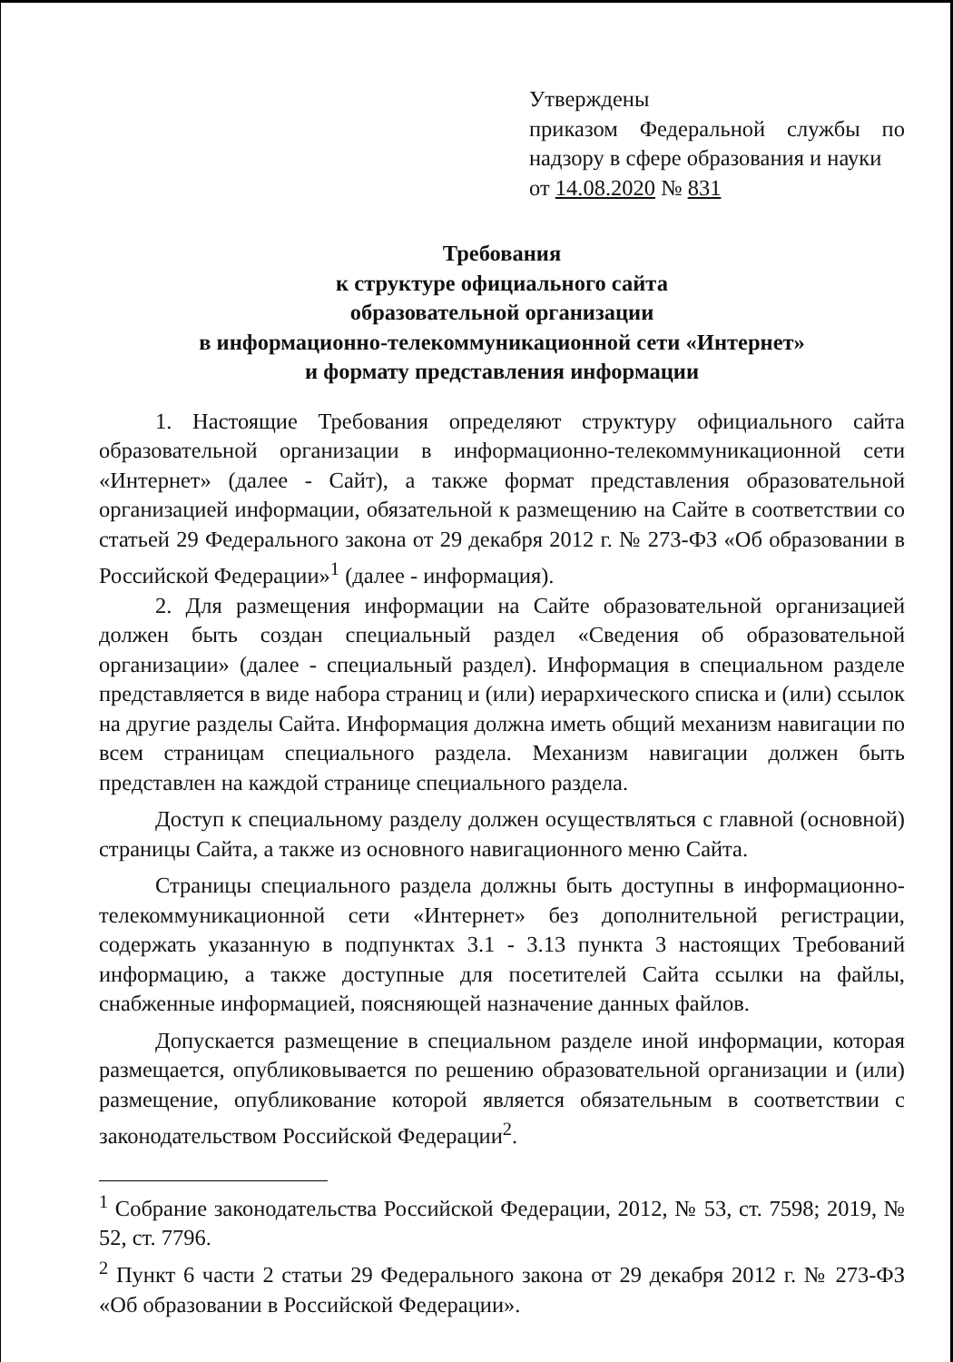Утверждены
приказом Федеральной службы по надзору в сфере образования и науки
от 14.08.2020 № 831
Требования
к структуре официального сайта
образовательной организации
в информационно-телекоммуникационной сети «Интернет»
и формату представления информации
1. Настоящие Требования определяют структуру официального сайта образовательной организации в информационно-телекоммуникационной сети «Интернет» (далее - Сайт), а также формат представления образовательной организацией информации, обязательной к размещению на Сайте в соответствии со статьей 29 Федерального закона от 29 декабря 2012 г. № 273-ФЗ «Об образовании в Российской Федерации»<sup>1</sup> (далее - информация).
2. Для размещения информации на Сайте образовательной организацией должен быть создан специальный раздел «Сведения об образовательной организации» (далее - специальный раздел). Информация в специальном разделе представляется в виде набора страниц и (или) иерархического списка и (или) ссылок на другие разделы Сайта. Информация должна иметь общий механизм навигации по всем страницам специального раздела. Механизм навигации должен быть представлен на каждой странице специального раздела.
Доступ к специальному разделу должен осуществляться с главной (основной) страницы Сайта, а также из основного навигационного меню Сайта.
Страницы специального раздела должны быть доступны в информационно-телекоммуникационной сети «Интернет» без дополнительной регистрации, содержать указанную в подпунктах 3.1 - 3.13 пункта 3 настоящих Требований информацию, а также доступные для посетителей Сайта ссылки на файлы, снабженные информацией, поясняющей назначение данных файлов.
Допускается размещение в специальном разделе иной информации, которая размещается, опубликовывается по решению образовательной организации и (или) размещение, опубликование которой является обязательным в соответствии с законодательством Российской Федерации<sup>2</sup>.
<sup>1</sup> Собрание законодательства Российской Федерации, 2012, № 53, ст. 7598; 2019, № 52, ст. 7796.
<sup>2</sup> Пункт 6 части 2 статьи 29 Федерального закона от 29 декабря 2012 г. № 273-ФЗ «Об образовании в Российской Федерации».